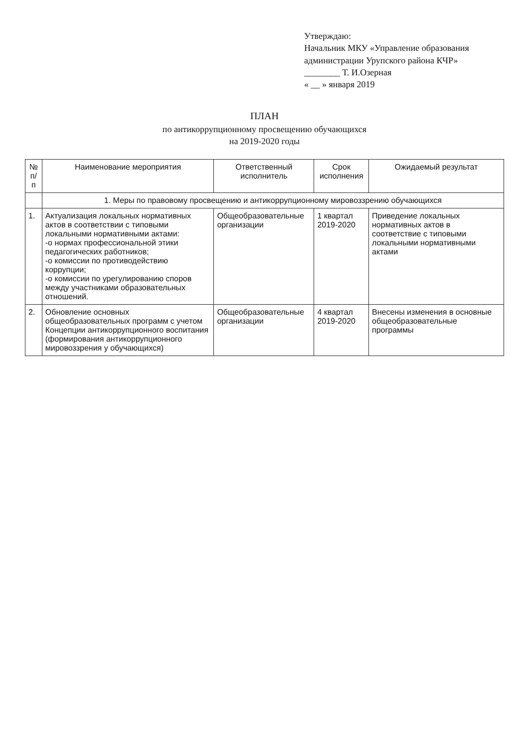Утверждаю:
Начальник МКУ «Управление образования
администрации Урупского района КЧР»
________ Т. И.Озерная
« __ » января 2019
ПЛАН
по антикоррупционному просвещению обучающихся
на 2019-2020 годы
| № п/п | Наименование мероприятия | Ответственный исполнитель | Срок исполнения | Ожидаемый результат |
| --- | --- | --- | --- | --- |
| | 1. Меры по правовому просвещению и антикоррупционному мировоззрению обучающихся | | | |
| 1. | Актуализация локальных нормативных актов в соответствии с типовыми локальными нормативными актами: -о нормах профессиональной этики педагогических работников; -о комиссии по противодействию коррупции; -о комиссии по урегулированию споров между участниками образовательных отношений. | Общеобразовательные организации | 1 квартал 2019-2020 | Приведение локальных нормативных актов в соответствие с типовыми локальными нормативными актами |
| 2. | Обновление основных общеобразовательных программ с учетом Концепции антикоррупционного воспитания (формирования антикоррупционного мировоззрения у обучающихся) | Общеобразовательные организации | 4 квартал 2019-2020 | Внесены изменения в основные общеобразовательные программы |